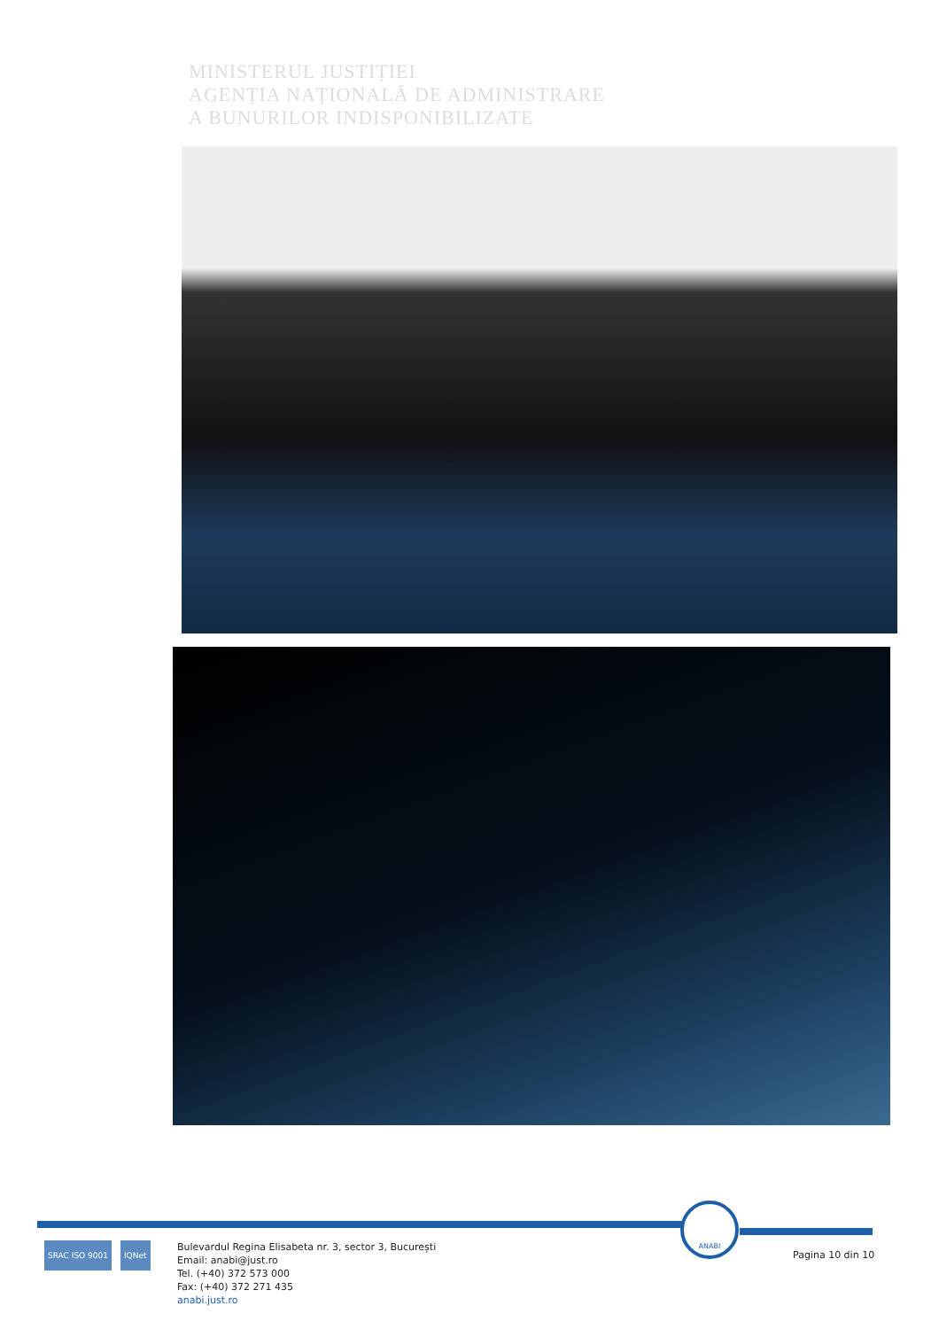MINISTERUL JUSTIȚIEI
AGENȚIA NAȚIONALĂ DE ADMINISTRARE
A BUNURILOR INDISPONIBILIZATE
ANABI
SRAC ISO 9001 IQNet
Bulevardul Regina Elisabeta nr. 3, sector 3, București
Email: anabi@just.ro
Tel. (+40) 372 573 000
Fax: (+40) 372 271 435
anabi.just.ro
Pagina 10 din 10